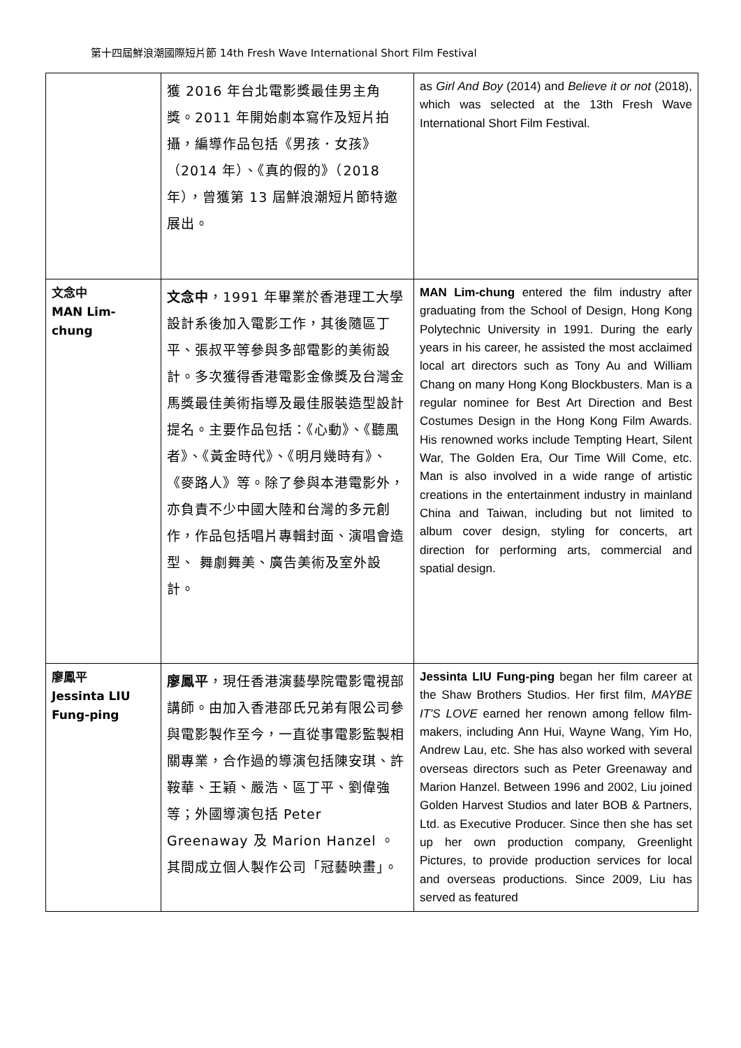第十四屆鮮浪潮國際短片節 14th Fresh Wave International Short Film Festival
| | 獲 2016 年台北電影獎最佳男主角獎。2011 年開始劇本寫作及短片拍攝，編導作品包括《男孩．女孩》（2014 年）、《真的假的》（2018 年），曾獲第 13 屆鮮浪潮短片節特邀展出。 | as Girl And Boy (2014) and Believe it or not (2018), which was selected at the 13th Fresh Wave International Short Film Festival. |
| 文念中 MAN Lim-chung | 文念中 ，1991 年畢業於香港理工大學設計系後加入電影工作，其後隨區丁平、張叔平等參與多部電影的美術設計。多次獲得香港電影金像獎及台灣金馬獎最佳美術指導及最佳服裝造型設計提名。主要作品包括：《心動》、《聽風者》、《黃金時代》、《明月幾時有》、《麥路人》等。除了參與本港電影外，亦負責不少中國大陸和台灣的多元創作，作品包括唱片專輯封面、演唱會造型、 舞劇舞美、廣告美術及室外設計。 | MAN Lim-chung entered the film industry after graduating from the School of Design, Hong Kong Polytechnic University in 1991. During the early years in his career, he assisted the most acclaimed local art directors such as Tony Au and William Chang on many Hong Kong Blockbusters. Man is a regular nominee for Best Art Direction and Best Costumes Design in the Hong Kong Film Awards. His renowned works include Tempting Heart, Silent War, The Golden Era, Our Time Will Come, etc. Man is also involved in a wide range of artistic creations in the entertainment industry in mainland China and Taiwan, including but not limited to album cover design, styling for concerts, art direction for performing arts, commercial and spatial design. |
| 廖鳳平 Jessinta LIU Fung-ping | 廖鳳平 ，現任香港演藝學院電影電視部講師。由加入香港邵氏兄弟有限公司參與電影製作至今，一直從事電影監製相關專業，合作過的導演包括陳安琪、許鞍華、王穎、嚴浩、區丁平、劉偉強等；外國導演包括 Peter Greenaway 及 Marion Hanzel 。其間成立個人製作公司「冠藝映畫」。 | Jessinta LIU Fung-ping began her film career at the Shaw Brothers Studios. Her first film, MAYBE IT'S LOVE earned her renown among fellow film-makers, including Ann Hui, Wayne Wang, Yim Ho, Andrew Lau, etc. She has also worked with several overseas directors such as Peter Greenaway and Marion Hanzel. Between 1996 and 2002, Liu joined Golden Harvest Studios and later BOB & Partners, Ltd. as Executive Producer. Since then she has set up her own production company, Greenlight Pictures, to provide production services for local and overseas productions. Since 2009, Liu has served as featured |